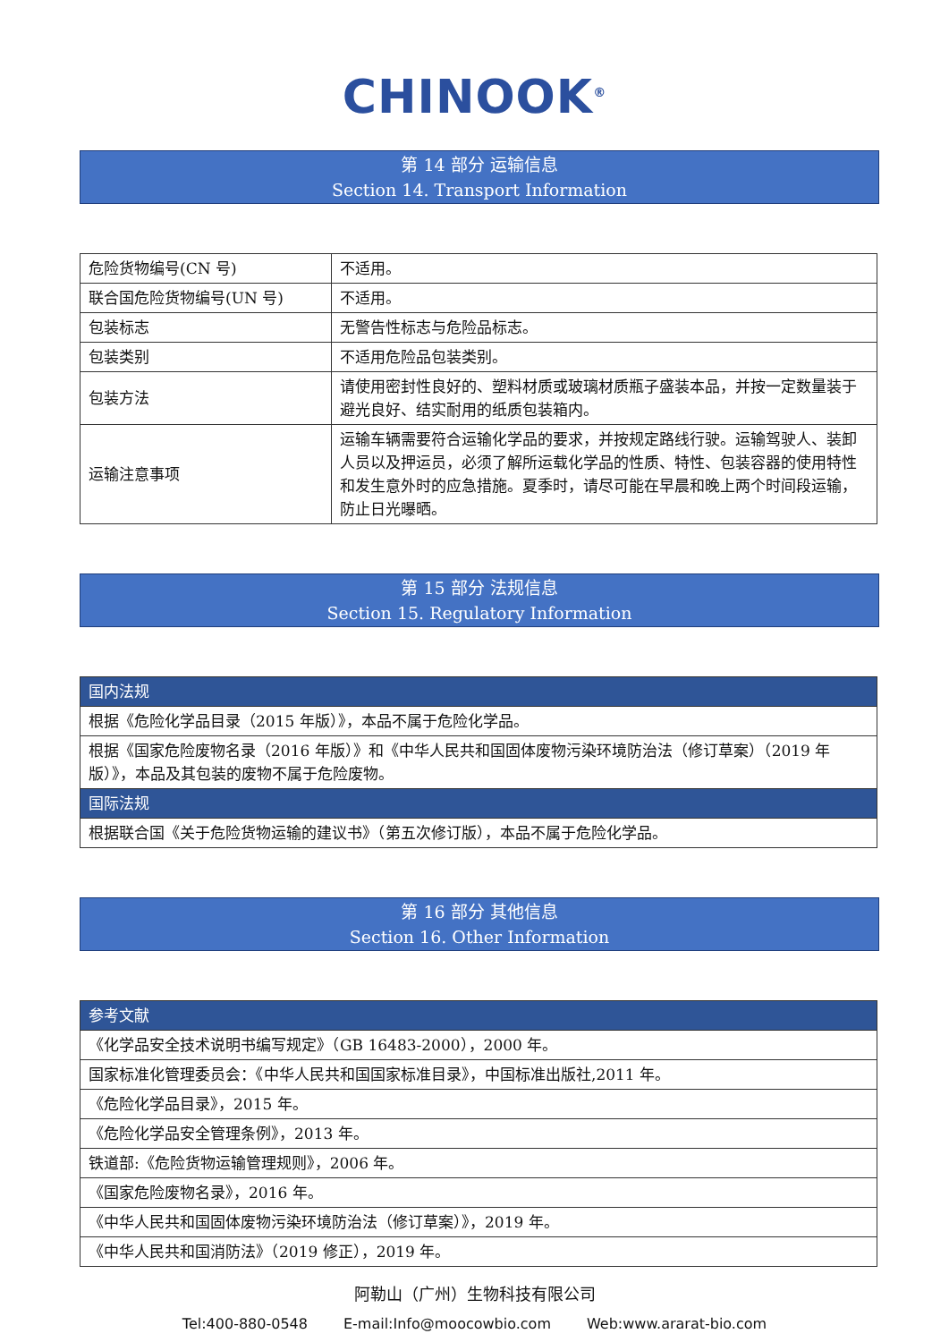CHINOOK<sup>®</sup>
第 14 部分 运输信息
Section 14. Transport Information
| 危险货物编号(CN 号) | 不适用。 |
| 联合国危险货物编号(UN 号) | 不适用。 |
| 包装标志 | 无警告性标志与危险品标志。 |
| 包装类别 | 不适用危险品包装类别。 |
| 包装方法 | 请使用密封性良好的、塑料材质或玻璃材质瓶子盛装本品，并按一定数量装于避光良好、结实耐用的纸质包装箱内。 |
| 运输注意事项 | 运输车辆需要符合运输化学品的要求，并按规定路线行驶。运输驾驶人、装卸人员以及押运员，必须了解所运载化学品的性质、特性、包装容器的使用特性和发生意外时的应急措施。夏季时，请尽可能在早晨和晚上两个时间段运输，防止日光曝晒。 |
第 15 部分 法规信息
Section 15. Regulatory Information
| 国内法规 |
| 根据《危险化学品目录（2015 年版）》，本品不属于危险化学品。 |
| 根据《国家危险废物名录（2016 年版）》和《中华人民共和国固体废物污染环境防治法（修订草案）（2019 年版）》，本品及其包装的废物不属于危险废物。 |
| 国际法规 |
| 根据联合国《关于危险货物运输的建议书》（第五次修订版），本品不属于危险化学品。 |
第 16 部分 其他信息
Section 16. Other Information
| 参考文献 |
| 《化学品安全技术说明书编写规定》（GB 16483-2000），2000 年。 |
| 国家标准化管理委员会：《中华人民共和国国家标准目录》，中国标准出版社,2011 年。 |
| 《危险化学品目录》，2015 年。 |
| 《危险化学品安全管理条例》，2013 年。 |
| 铁道部:《危险货物运输管理规则》，2006 年。 |
| 《国家危险废物名录》，2016 年。 |
| 《中华人民共和国固体废物污染环境防治法（修订草案）》，2019 年。 |
| 《中华人民共和国消防法》（2019 修正），2019 年。 |
阿勒山（广州）生物科技有限公司
Tel:400-880-0548 E-mail:Info@moocowbio.com Web:www.ararat-bio.com